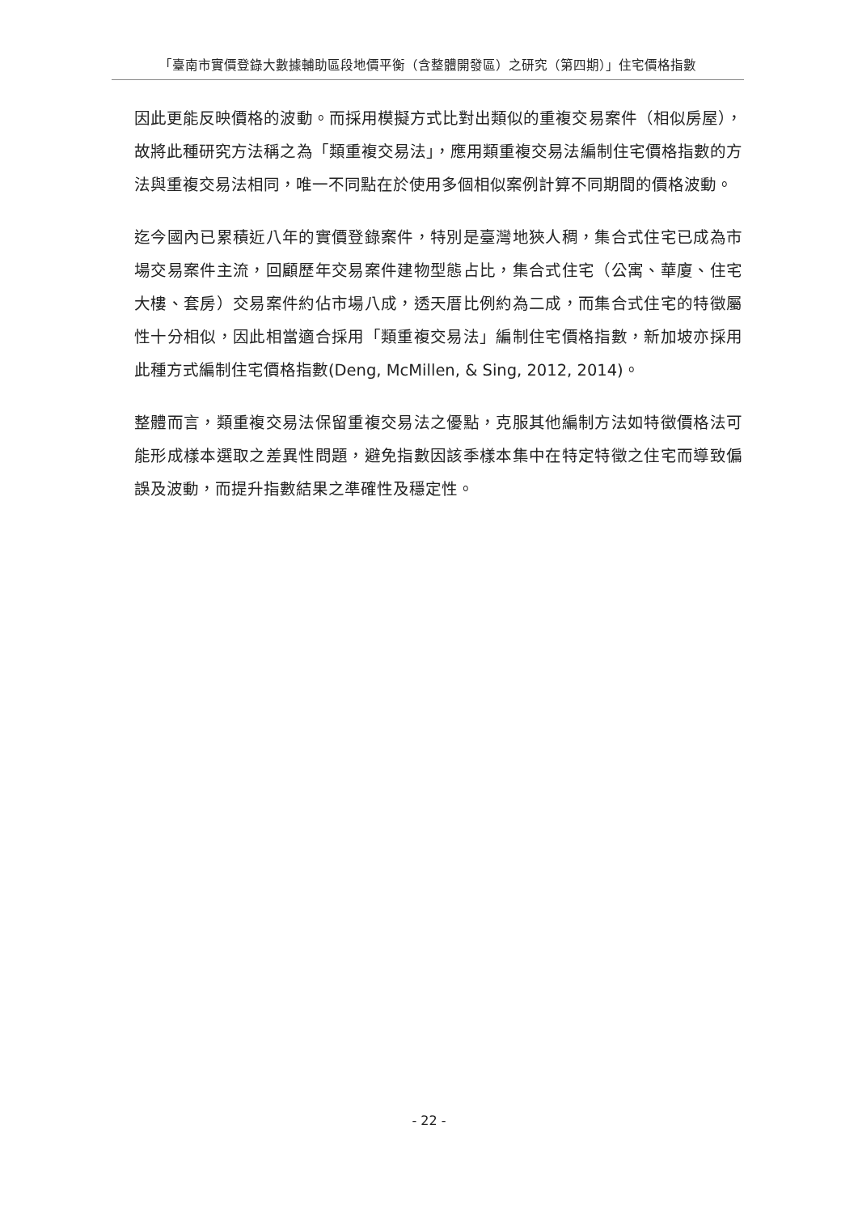「臺南市實價登錄大數據輔助區段地價平衡（含整體開發區）之研究（第四期）」住宅價格指數
因此更能反映價格的波動。而採用模擬方式比對出類似的重複交易案件（相似房屋），故將此種研究方法稱之為「類重複交易法」，應用類重複交易法編制住宅價格指數的方法與重複交易法相同，唯一不同點在於使用多個相似案例計算不同期間的價格波動。
迄今國內已累積近八年的實價登錄案件，特別是臺灣地狹人稠，集合式住宅已成為市場交易案件主流，回顧歷年交易案件建物型態占比，集合式住宅（公寓、華廈、住宅大樓、套房）交易案件約佔市場八成，透天厝比例約為二成，而集合式住宅的特徵屬性十分相似，因此相當適合採用「類重複交易法」編制住宅價格指數，新加坡亦採用此種方式編制住宅價格指數(Deng, McMillen, & Sing, 2012, 2014)。
整體而言，類重複交易法保留重複交易法之優點，克服其他編制方法如特徵價格法可能形成樣本選取之差異性問題，避免指數因該季樣本集中在特定特徵之住宅而導致偏誤及波動，而提升指數結果之準確性及穩定性。
- 22 -